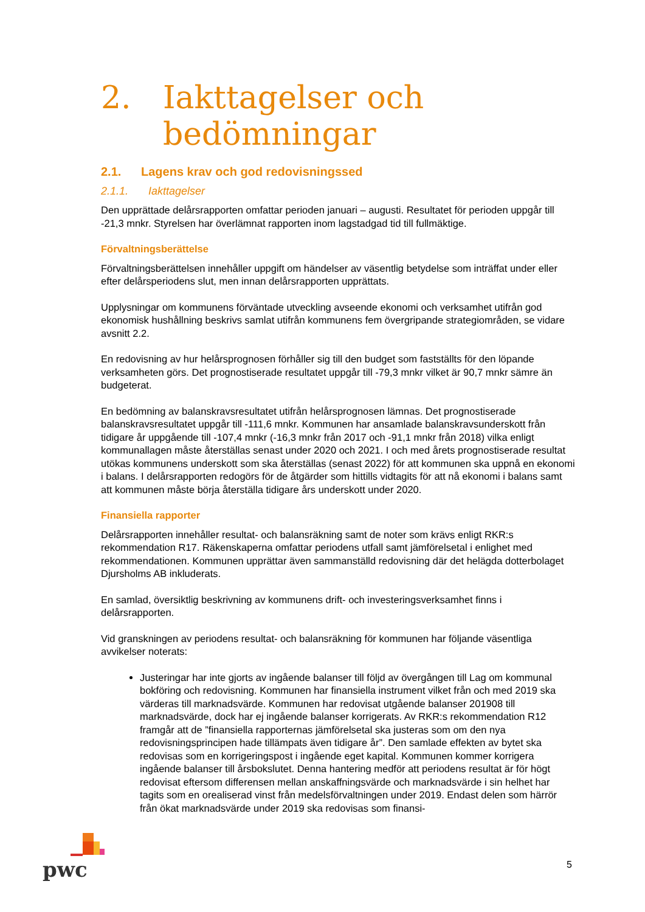2. Iakttagelser och
bedömningar
2.1. Lagens krav och god redovisningssed
2.1.1. Iakttagelser
Den upprättade delårsrapporten omfattar perioden januari – augusti. Resultatet för perioden uppgår till -21,3 mnkr. Styrelsen har överlämnat rapporten inom lagstadgad tid till fullmäktige.
Förvaltningsberättelse
Förvaltningsberättelsen innehåller uppgift om händelser av väsentlig betydelse som inträffat under eller efter delårsperiodens slut, men innan delårsrapporten upprättats.
Upplysningar om kommunens förväntade utveckling avseende ekonomi och verksamhet utifrån god ekonomisk hushållning beskrivs samlat utifrån kommunens fem övergripande strategiområden, se vidare avsnitt 2.2.
En redovisning av hur helårsprognosen förhåller sig till den budget som fastställts för den löpande verksamheten görs. Det prognostiserade resultatet uppgår till -79,3 mnkr vilket är 90,7 mnkr sämre än budgeterat.
En bedömning av balanskravsresultatet utifrån helårsprognosen lämnas. Det prognostiserade balanskravsresultatet uppgår till -111,6 mnkr. Kommunen har ansamlade balanskravsunderskott från tidigare år uppgående till -107,4 mnkr (-16,3 mnkr från 2017 och -91,1 mnkr från 2018) vilka enligt kommunallagen måste återställas senast under 2020 och 2021. I och med årets prognostiserade resultat utökas kommunens underskott som ska återställas (senast 2022) för att kommunen ska uppnå en ekonomi i balans. I delårsrapporten redogörs för de åtgärder som hittills vidtagits för att nå ekonomi i balans samt att kommunen måste börja återställa tidigare års underskott under 2020.
Finansiella rapporter
Delårsrapporten innehåller resultat- och balansräkning samt de noter som krävs enligt RKR:s rekommendation R17. Räkenskaperna omfattar periodens utfall samt jämförelsetal i enlighet med rekommendationen. Kommunen upprättar även sammanställd redovisning där det helägda dotterbolaget Djursholms AB inkluderats.
En samlad, översiktlig beskrivning av kommunens drift- och investeringsverksamhet finns i delårsrapporten.
Vid granskningen av periodens resultat- och balansräkning för kommunen har följande väsentliga avvikelser noterats:
Justeringar har inte gjorts av ingående balanser till följd av övergången till Lag om kommunal bokföring och redovisning. Kommunen har finansiella instrument vilket från och med 2019 ska värderas till marknadsvärde. Kommunen har redovisat utgående balanser 201908 till marknadsvärde, dock har ej ingående balanser korrigerats. Av RKR:s rekommendation R12 framgår att de ”finansiella rapporternas jämförelsetal ska justeras som om den nya redovisningsprincipen hade tillämpats även tidigare år”. Den samlade effekten av bytet ska redovisas som en korrigeringspost i ingående eget kapital. Kommunen kommer korrigera ingående balanser till årsbokslutet. Denna hantering medför att periodens resultat är för högt redovisat eftersom differensen mellan anskaffningsvärde och marknadsvärde i sin helhet har tagits som en orealiserad vinst från medelsförvaltningen under 2019. Endast delen som härrör från ökat marknadsvärde under 2019 ska redovisas som finansi-
pwc
5